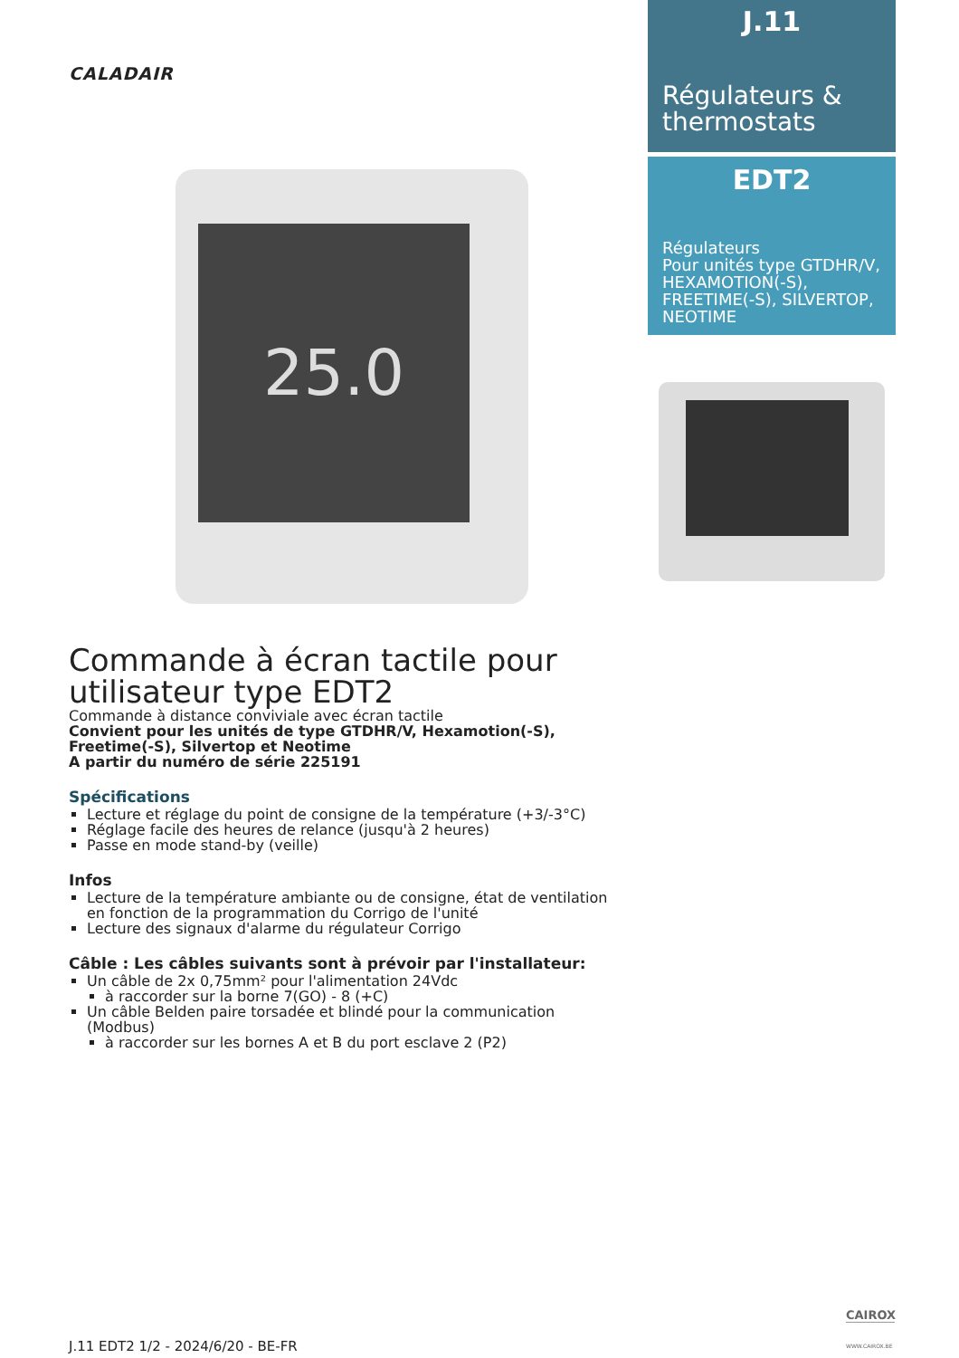CALADAIR
25.0
J.11
Régulateurs & thermostats
EDT2
Régulateurs
Pour unités type GTDHR/V, HEXAMOTION(-S), FREETIME(-S), SILVERTOP, NEOTIME
Commande à écran tactile pour utilisateur type EDT2
Commande à distance conviviale avec écran tactile
Convient pour les unités de type GTDHR/V, Hexamotion(-S), Freetime(-S), Silvertop et Neotime
A partir du numéro de série 225191
Spécifications
Lecture et réglage du point de consigne de la température (+3/-3°C)
Réglage facile des heures de relance (jusqu'à 2 heures)
Passe en mode stand-by (veille)
Infos
Lecture de la température ambiante ou de consigne, état de ventilation en fonction de la programmation du Corrigo de l'unité
Lecture des signaux d'alarme du régulateur Corrigo
Câble : Les câbles suivants sont à prévoir par l'installateur:
Un câble de 2x 0,75mm² pour l'alimentation 24Vdc
à raccorder sur la borne 7(GO) - 8 (+C)
Un câble Belden paire torsadée et blindé pour la communication (Modbus)
à raccorder sur les bornes A et B du port esclave 2 (P2)
CAIROX
J.11 EDT2 1/2 - 2024/6/20 - BE-FR
WWW.CAIROX.BE